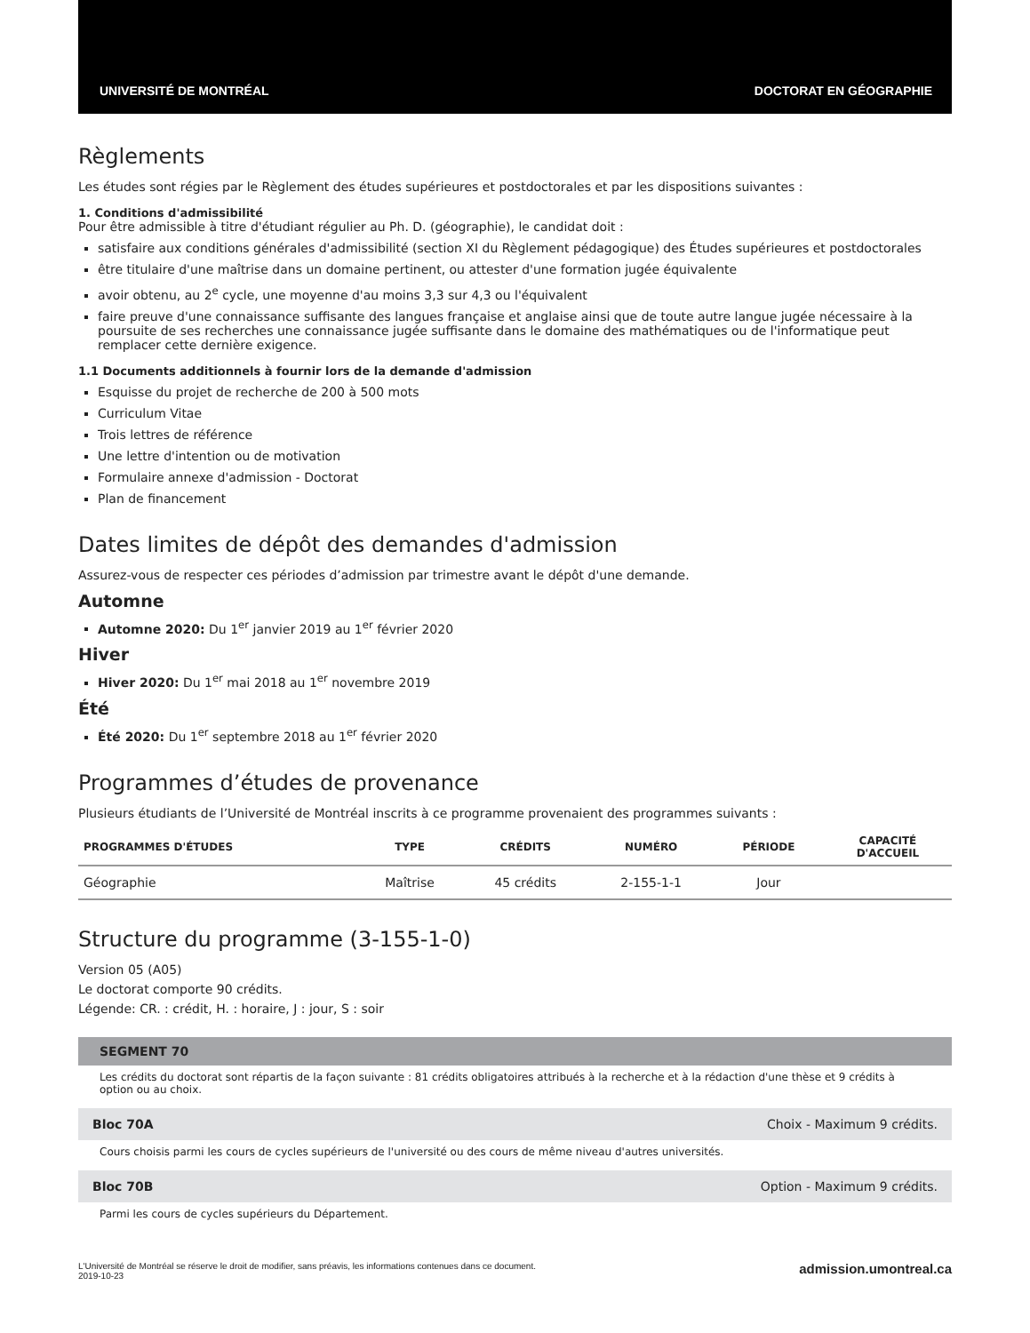UNIVERSITÉ DE MONTRÉAL DOCTORAT EN GÉOGRAPHIE
Règlements
Les études sont régies par le Règlement des études supérieures et postdoctorales et par les dispositions suivantes :
1. Conditions d'admissibilité
Pour être admissible à titre d'étudiant régulier au Ph. D. (géographie), le candidat doit :
satisfaire aux conditions générales d'admissibilité (section XI du Règlement pédagogique) des Études supérieures et postdoctorales
être titulaire d'une maîtrise dans un domaine pertinent, ou attester d'une formation jugée équivalente
avoir obtenu, au 2<sup>e</sup> cycle, une moyenne d'au moins 3,3 sur 4,3 ou l'équivalent
faire preuve d'une connaissance suffisante des langues française et anglaise ainsi que de toute autre langue jugée nécessaire à la poursuite de ses recherches une connaissance jugée suffisante dans le domaine des mathématiques ou de l'informatique peut remplacer cette dernière exigence.
1.1 Documents additionnels à fournir lors de la demande d'admission
Esquisse du projet de recherche de 200 à 500 mots
Curriculum Vitae
Trois lettres de référence
Une lettre d'intention ou de motivation
Formulaire annexe d'admission - Doctorat
Plan de financement
Dates limites de dépôt des demandes d'admission
Assurez-vous de respecter ces périodes d’admission par trimestre avant le dépôt d'une demande.
Automne
Automne 2020: Du 1<sup>er</sup> janvier 2019 au 1<sup>er</sup> février 2020
Hiver
Hiver 2020: Du 1<sup>er</sup> mai 2018 au 1<sup>er</sup> novembre 2019
Été
Été 2020: Du 1<sup>er</sup> septembre 2018 au 1<sup>er</sup> février 2020
Programmes d’études de provenance
Plusieurs étudiants de l’Université de Montréal inscrits à ce programme provenaient des programmes suivants :
| PROGRAMMES D'ÉTUDES | TYPE | CRÉDITS | NUMÉRO | PÉRIODE | CAPACITÉ D'ACCUEIL |
| --- | --- | --- | --- | --- | --- |
| Géographie | Maîtrise | 45 crédits | 2-155-1-1 | Jour | |
Structure du programme (3-155-1-0)
Version 05 (A05)
Le doctorat comporte 90 crédits.
Légende: CR. : crédit, H. : horaire, J : jour, S : soir
SEGMENT 70
Les crédits du doctorat sont répartis de la façon suivante : 81 crédits obligatoires attribués à la recherche et à la rédaction d'une thèse et 9 crédits à option ou au choix.
Bloc 70A Choix - Maximum 9 crédits.
Cours choisis parmi les cours de cycles supérieurs de l'université ou des cours de même niveau d'autres universités.
Bloc 70B Option - Maximum 9 crédits.
Parmi les cours de cycles supérieurs du Département.
L'Université de Montréal se réserve le droit de modifier, sans préavis, les informations contenues dans ce document.
2019-10-23
admission.umontreal.ca